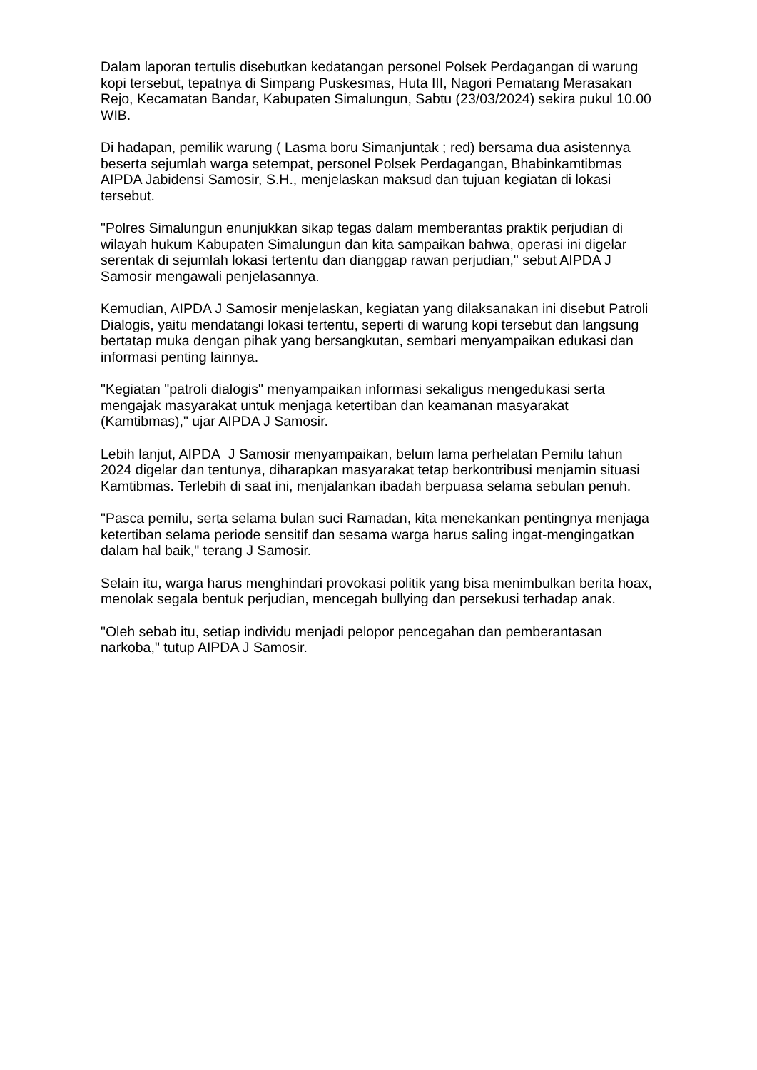Dalam laporan tertulis disebutkan kedatangan personel Polsek Perdagangan di warung kopi tersebut, tepatnya di Simpang Puskesmas, Huta III, Nagori Pematang Merasakan Rejo, Kecamatan Bandar, Kabupaten Simalungun, Sabtu (23/03/2024) sekira pukul 10.00 WIB.
Di hadapan, pemilik warung ( Lasma boru Simanjuntak ; red) bersama dua asistennya beserta sejumlah warga setempat, personel Polsek Perdagangan, Bhabinkamtibmas AIPDA Jabidensi Samosir, S.H., menjelaskan maksud dan tujuan kegiatan di lokasi tersebut.
"Polres Simalungun enunjukkan sikap tegas dalam memberantas praktik perjudian di wilayah hukum Kabupaten Simalungun dan kita sampaikan bahwa, operasi ini digelar serentak di sejumlah lokasi tertentu dan dianggap rawan perjudian," sebut AIPDA J Samosir mengawali penjelasannya.
Kemudian, AIPDA J Samosir menjelaskan, kegiatan yang dilaksanakan ini disebut Patroli Dialogis, yaitu mendatangi lokasi tertentu, seperti di warung kopi tersebut dan langsung bertatap muka dengan pihak yang bersangkutan, sembari menyampaikan edukasi dan informasi penting lainnya.
"Kegiatan "patroli dialogis" menyampaikan informasi sekaligus mengedukasi serta mengajak masyarakat untuk menjaga ketertiban dan keamanan masyarakat (Kamtibmas)," ujar AIPDA J Samosir.
Lebih lanjut, AIPDA J Samosir menyampaikan, belum lama perhelatan Pemilu tahun 2024 digelar dan tentunya, diharapkan masyarakat tetap berkontribusi menjamin situasi Kamtibmas. Terlebih di saat ini, menjalankan ibadah berpuasa selama sebulan penuh.
"Pasca pemilu, serta selama bulan suci Ramadan, kita menekankan pentingnya menjaga ketertiban selama periode sensitif dan sesama warga harus saling ingat-mengingatkan dalam hal baik," terang J Samosir.
Selain itu, warga harus menghindari provokasi politik yang bisa menimbulkan berita hoax, menolak segala bentuk perjudian, mencegah bullying dan persekusi terhadap anak.
"Oleh sebab itu, setiap individu menjadi pelopor pencegahan dan pemberantasan narkoba," tutup AIPDA J Samosir.